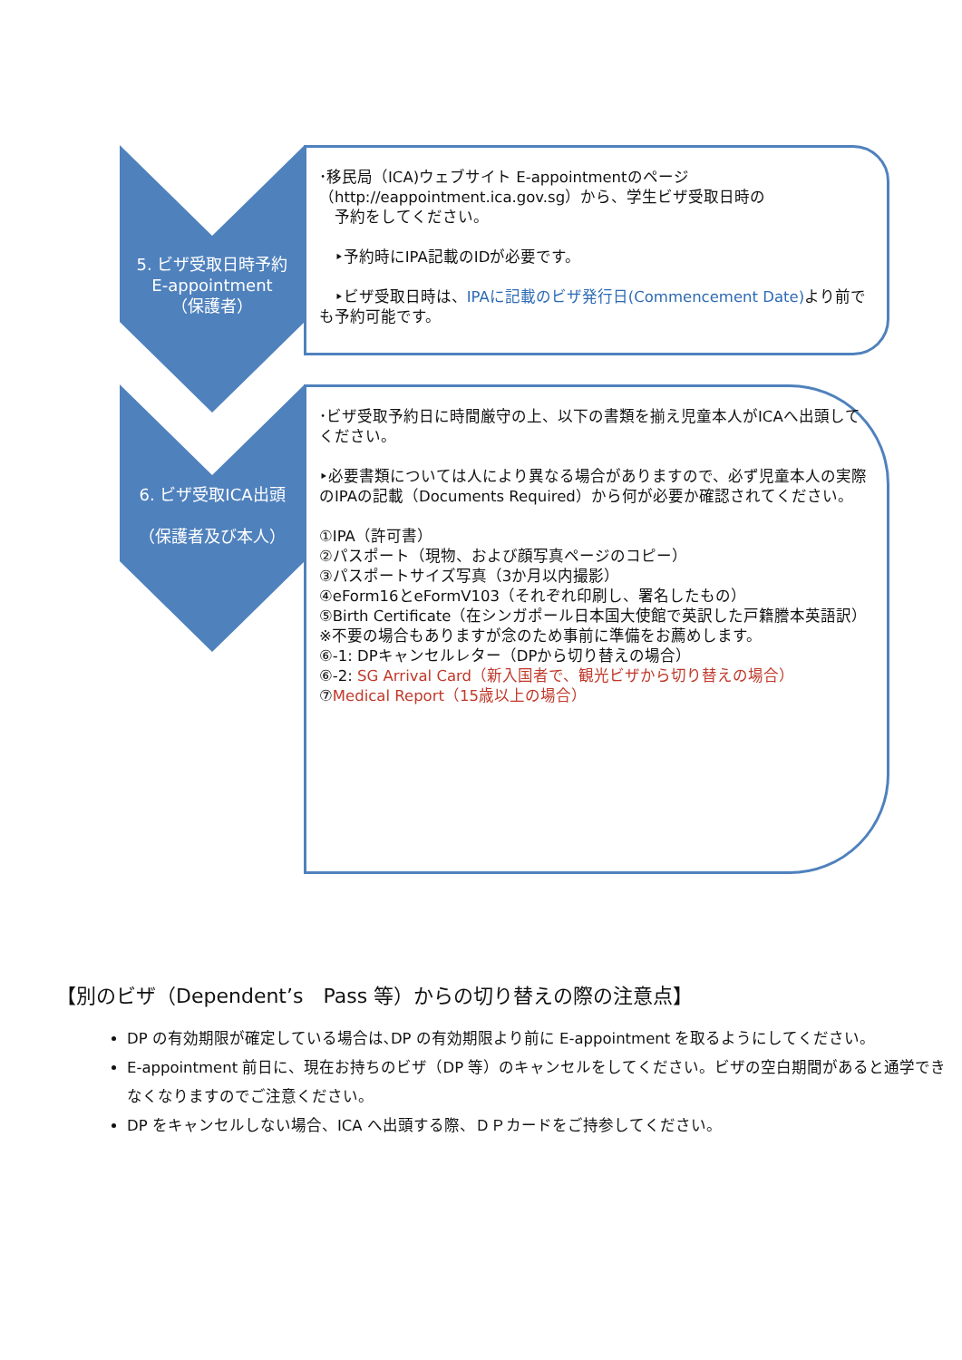5. ビザ受取日時予約
E-appointment
（保護者）
･移民局（ICA)ウェブサイト E-appointmentのページ
（http://eappointment.ica.gov.sg）から、学生ビザ受取日時の
　予約をしてください。
　‣予約時にIPA記載のIDが必要です。
　‣ビザ受取日時は、IPAに記載のビザ発行日(Commencement Date) より前でも予約可能です。
6. ビザ受取ICA出頭
（保護者及び本人）
･ビザ受取予約日に時間厳守の上、以下の書類を揃え児童本人がICAへ出頭してください。
‣必要書類については人により異なる場合がありますので、必ず児童本人の実際のIPAの記載（Documents Required）から何が必要か確認されてください。
①IPA（許可書）
②パスポート（現物、および顔写真ページのコピー）
③パスポートサイズ写真（3か月以内撮影）
④eForm16とeFormV103（それぞれ印刷し、署名したもの）
⑤Birth Certificate（在シンガポール日本国大使館で英訳した戸籍謄本英語訳）※不要の場合もありますが念のため事前に準備をお薦めします。
⑥-1: DPキャンセルレター（DPから切り替えの場合）
⑥-2: SG Arrival Card（新入国者で、観光ビザから切り替えの場合）
⑦Medical Report（15歳以上の場合）
【別のビザ（Dependent’s　Pass 等）からの切り替えの際の注意点】
DP の有効期限が確定している場合は､DP の有効期限より前に E-appointment を取るようにしてください。
E-appointment 前日に、現在お持ちのビザ（DP 等）のキャンセルをしてください。ビザの空白期間があると通学できなくなりますのでご注意ください。
DP をキャンセルしない場合、ICA へ出頭する際、ＤＰカードをご持参してください。